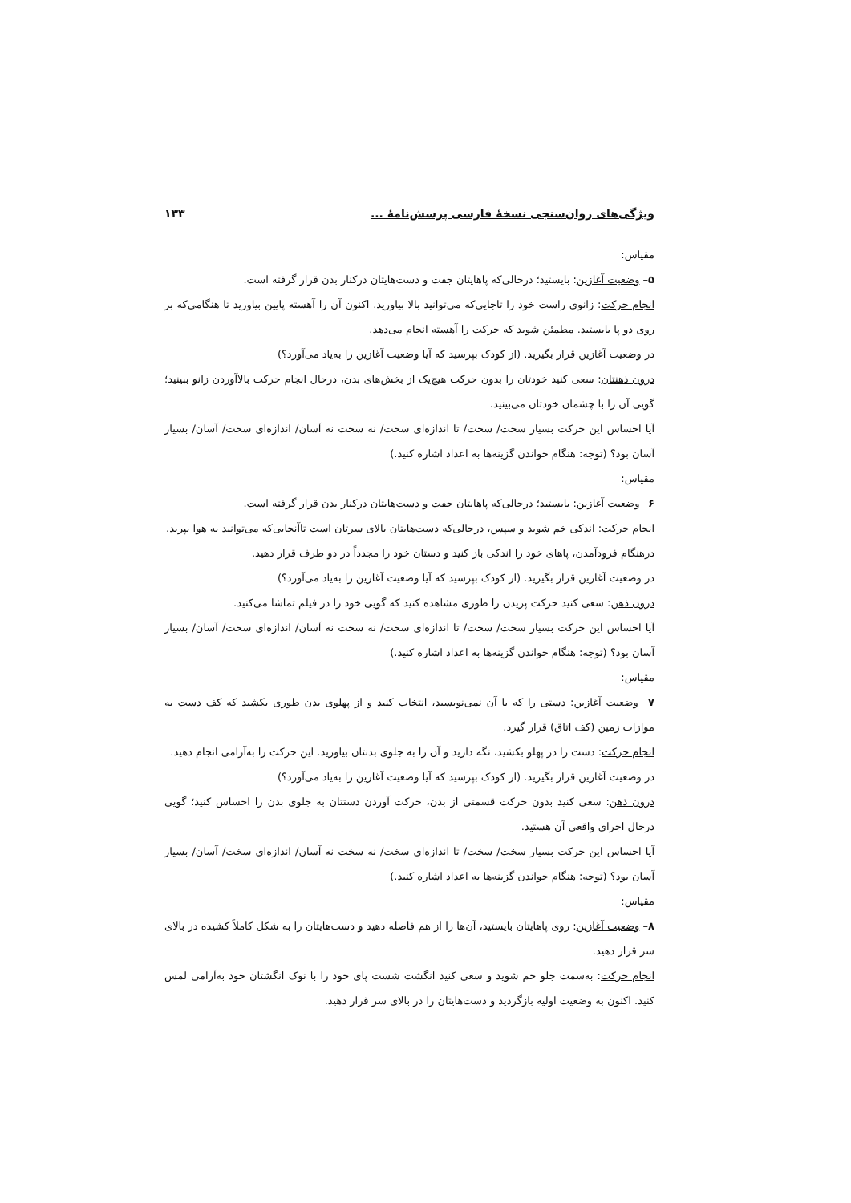ویژگی‌های روان‌سنجی نسخهٔ فارسی پرسش‌نامهٔ ... ۱۳۳
مقیاس:
۵– وضعیت آغازین: بایستید؛ درحالی‌که پاهایتان جفت و دست‌هایتان درکنار بدن قرار گرفته است.
انجام حرکت: زانوی راست خود را تاجایی‌که می‌توانید بالا بیاورید. اکنون آن را آهسته پایین بیاورید تا هنگامی‌که بر روی دو پا بایستید. مطمئن شوید که حرکت را آهسته انجام می‌دهد.
در وضعیت آغازین قرار بگیرید. (از کودک بپرسید که آیا وضعیت آغازین را به‌یاد می‌آورد؟)
درون ذهنتان: سعی کنید خودتان را بدون حرکت هیچ‌یک از بخش‌های بدن، درحال انجام حرکت بالاآوردن زانو ببینید؛ گویی آن را با چشمان خودتان می‌بینید.
آیا احساس این حرکت بسیار سخت/ سخت/ تا اندازه‌ای سخت/ نه سخت نه آسان/ اندازه‌ای سخت/ آسان/ بسیار آسان بود؟ (توجه: هنگام خواندن گزینه‌ها به اعداد اشاره کنید.)
مقیاس:
۶– وضعیت آغازین: بایستید؛ درحالی‌که پاهایتان جفت و دست‌هایتان درکنار بدن قرار گرفته است.
انجام حرکت: اندکی خم شوید و سپس، درحالی‌که دست‌هایتان بالای سرتان است تاآنجایی‌که می‌توانید به هوا بپرید.
درهنگام فرودآمدن، پاهای خود را اندکی باز کنید و دستان خود را مجدداً در دو طرف قرار دهید.
در وضعیت آغازین قرار بگیرید. (از کودک بپرسید که آیا وضعیت آغازین را به‌یاد می‌آورد؟)
درون ذهن: سعی کنید حرکت پریدن را طوری مشاهده کنید که گویی خود را در فیلم تماشا می‌کنید.
آیا احساس این حرکت بسیار سخت/ سخت/ تا اندازه‌ای سخت/ نه سخت نه آسان/ اندازه‌ای سخت/ آسان/ بسیار آسان بود؟ (توجه: هنگام خواندن گزینه‌ها به اعداد اشاره کنید.)
مقیاس:
۷– وضعیت آغازین: دستی را که با آن نمی‌نویسید، انتخاب کنید و از پهلوی بدن طوری بکشید که کف دست به موازات زمین (کف اتاق) قرار گیرد.
انجام حرکت: دست را در پهلو بکشید، نگه دارید و آن را به جلوی بدنتان بیاورید. این حرکت را به‌آرامی انجام دهید.
در وضعیت آغازین قرار بگیرید. (از کودک بپرسید که آیا وضعیت آغازین را به‌یاد می‌آورد؟)
درون ذهن: سعی کنید بدون حرکت قسمتی از بدن، حرکت آوردن دستتان به جلوی بدن را احساس کنید؛ گویی درحال اجرای واقعی آن هستید.
آیا احساس این حرکت بسیار سخت/ سخت/ تا اندازه‌ای سخت/ نه سخت نه آسان/ اندازه‌ای سخت/ آسان/ بسیار آسان بود؟ (توجه: هنگام خواندن گزینه‌ها به اعداد اشاره کنید.)
مقیاس:
۸– وضعیت آغازین: روی پاهایتان بایستید، آن‌ها را از هم فاصله دهید و دست‌هایتان را به شکل کاملاً کشیده در بالای سر قرار دهید.
انجام حرکت: به‌سمت جلو خم شوید و سعی کنید انگشت شست پای خود را با نوک انگشتان خود به‌آرامی لمس کنید. اکنون به وضعیت اولیه بازگردید و دست‌هایتان را در بالای سر قرار دهید.